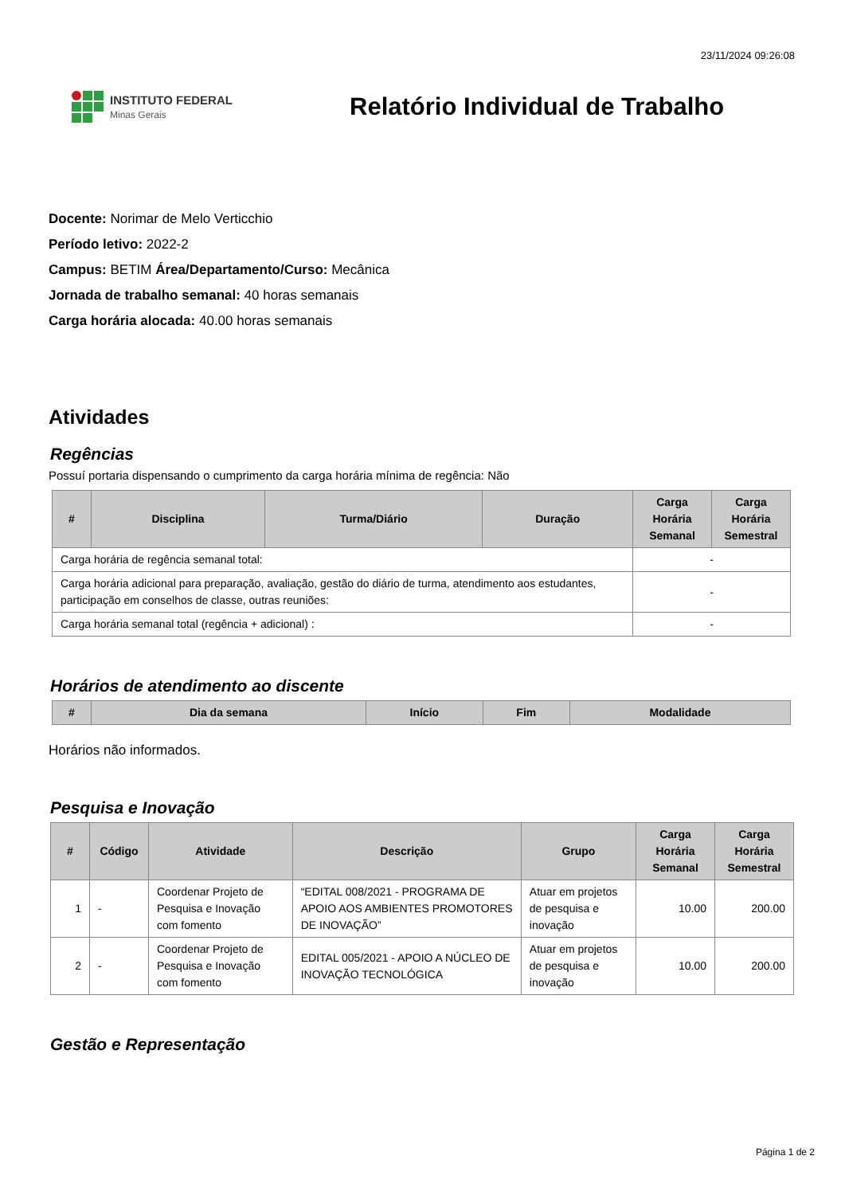23/11/2024 09:26:08
INSTITUTO FEDERAL
Minas Gerais
Relatório Individual de Trabalho
Docente: Norimar de Melo Verticchio
Período letivo: 2022-2
Campus: BETIM Área/Departamento/Curso: Mecânica
Jornada de trabalho semanal: 40 horas semanais
Carga horária alocada: 40.00 horas semanais
Atividades
Regências
Possuí portaria dispensando o cumprimento da carga horária mínima de regência: Não
| # | Disciplina | Turma/Diário | Duração | Carga Horária Semanal | Carga Horária Semestral |
| --- | --- | --- | --- | --- | --- |
| Carga horária de regência semanal total: | | | | - | |
| Carga horária adicional para preparação, avaliação, gestão do diário de turma, atendimento aos estudantes, participação em conselhos de classe, outras reuniões: | | | | - | |
| Carga horária semanal total (regência + adicional) : | | | | - | |
Horários de atendimento ao discente
| # | Dia da semana | Início | Fim | Modalidade |
| --- | --- | --- | --- | --- |
Horários não informados.
Pesquisa e Inovação
| # | Código | Atividade | Descrição | Grupo | Carga Horária Semanal | Carga Horária Semestral |
| --- | --- | --- | --- | --- | --- | --- |
| 1 | - | Coordenar Projeto de Pesquisa e Inovação com fomento | “EDITAL 008/2021 - PROGRAMA DE APOIO AOS AMBIENTES PROMOTORES DE INOVAÇÃO” | Atuar em projetos de pesquisa e inovação | 10.00 | 200.00 |
| 2 | - | Coordenar Projeto de Pesquisa e Inovação com fomento | EDITAL 005/2021 - APOIO A NÚCLEO DE INOVAÇÃO TECNOLÓGICA | Atuar em projetos de pesquisa e inovação | 10.00 | 200.00 |
Gestão e Representação
Página 1 de 2